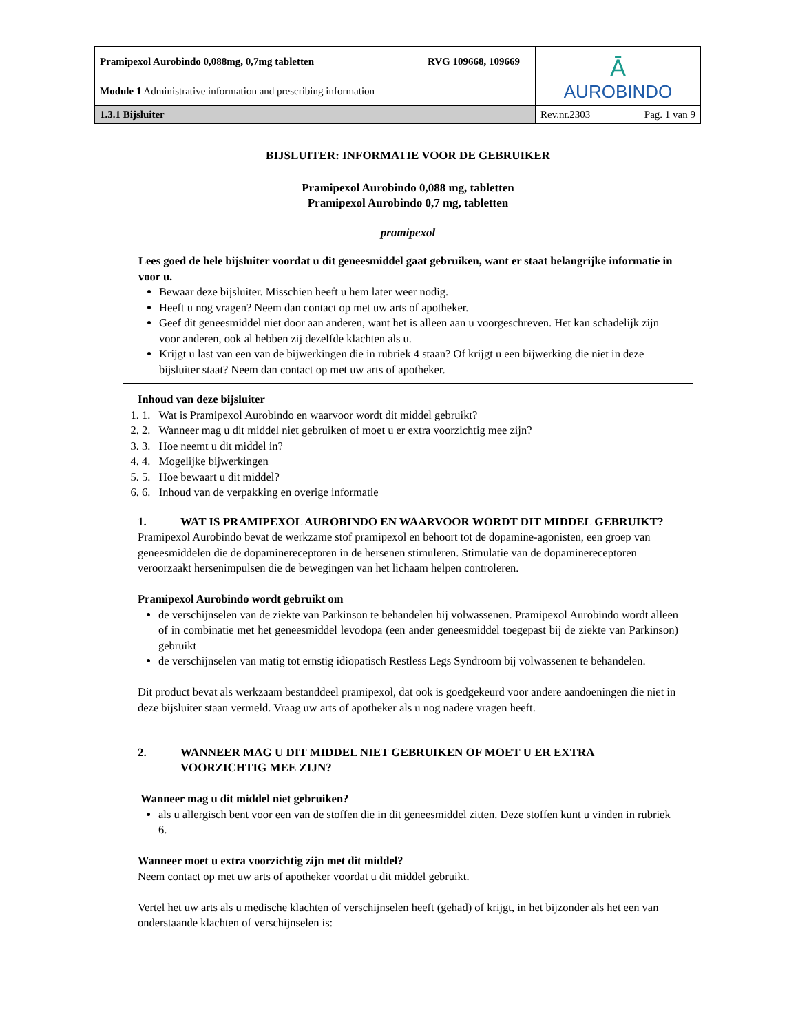| Pramipexol Aurobindo 0,088mg, 0,7mg tabletten RVG 109668, 109669 | Ā AUROBINDO |
| Module 1 Administrative information and prescribing information | |
| 1.3.1 Bijsluiter | Rev.nr.2303 Pag. 1 van 9 |
BIJSLUITER: INFORMATIE VOOR DE GEBRUIKER
Pramipexol Aurobindo 0,088 mg, tabletten
Pramipexol Aurobindo 0,7 mg, tabletten
pramipexol
Lees goed de hele bijsluiter voordat u dit geneesmiddel gaat gebruiken, want er staat belangrijke informatie in voor u.
Bewaar deze bijsluiter. Misschien heeft u hem later weer nodig.
Heeft u nog vragen? Neem dan contact op met uw arts of apotheker.
Geef dit geneesmiddel niet door aan anderen, want het is alleen aan u voorgeschreven. Het kan schadelijk zijn voor anderen, ook al hebben zij dezelfde klachten als u.
Krijgt u last van een van de bijwerkingen die in rubriek 4 staan? Of krijgt u een bijwerking die niet in deze bijsluiter staat? Neem dan contact op met uw arts of apotheker.
Inhoud van deze bijsluiter
1. Wat is Pramipexol Aurobindo en waarvoor wordt dit middel gebruikt?
2. Wanneer mag u dit middel niet gebruiken of moet u er extra voorzichtig mee zijn?
3. Hoe neemt u dit middel in?
4. Mogelijke bijwerkingen
5. Hoe bewaart u dit middel?
6. Inhoud van de verpakking en overige informatie
1. WAT IS PRAMIPEXOL AUROBINDO EN WAARVOOR WORDT DIT MIDDEL GEBRUIKT?
Pramipexol Aurobindo bevat de werkzame stof pramipexol en behoort tot de dopamine-agonisten, een groep van geneesmiddelen die de dopaminereceptoren in de hersenen stimuleren. Stimulatie van de dopaminereceptoren veroorzaakt hersenimpulsen die de bewegingen van het lichaam helpen controleren.
Pramipexol Aurobindo wordt gebruikt om
de verschijnselen van de ziekte van Parkinson te behandelen bij volwassenen. Pramipexol Aurobindo wordt alleen of in combinatie met het geneesmiddel levodopa (een ander geneesmiddel toegepast bij de ziekte van Parkinson) gebruikt
de verschijnselen van matig tot ernstig idiopatisch Restless Legs Syndroom bij volwassenen te behandelen.
Dit product bevat als werkzaam bestanddeel pramipexol, dat ook is goedgekeurd voor andere aandoeningen die niet in deze bijsluiter staan vermeld. Vraag uw arts of apotheker als u nog nadere vragen heeft.
2. WANNEER MAG U DIT MIDDEL NIET GEBRUIKEN OF MOET U ER EXTRA VOORZICHTIG MEE ZIJN?
Wanneer mag u dit middel niet gebruiken?
als u allergisch bent voor een van de stoffen die in dit geneesmiddel zitten. Deze stoffen kunt u vinden in rubriek 6.
Wanneer moet u extra voorzichtig zijn met dit middel?
Neem contact op met uw arts of apotheker voordat u dit middel gebruikt.
Vertel het uw arts als u medische klachten of verschijnselen heeft (gehad) of krijgt, in het bijzonder als het een van onderstaande klachten of verschijnselen is: